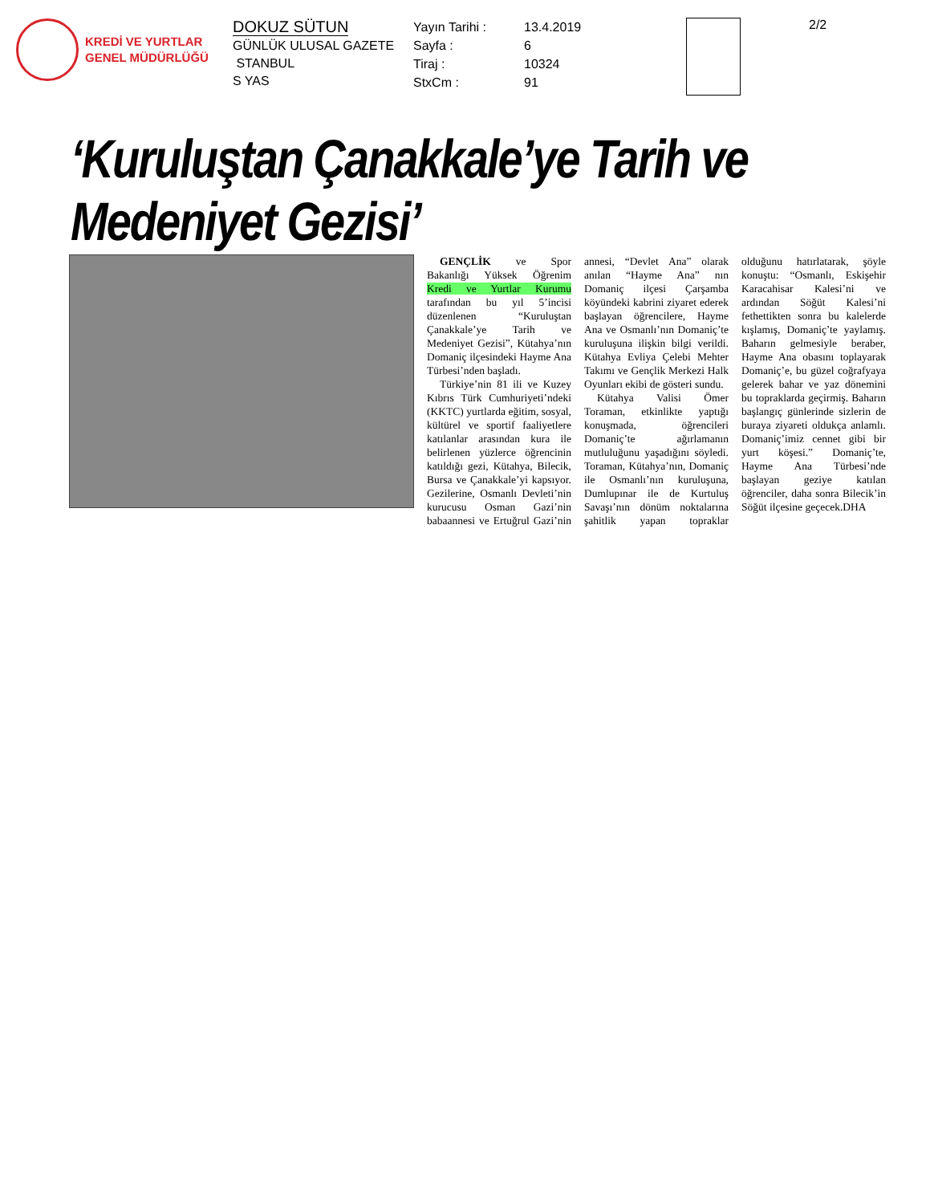KREDİ VE YURTLAR
GENEL MÜDÜRLÜĞÜ
DOKUZ SÜTUN
GÜNLÜK ULUSAL GAZETE
STANBUL
S YAS
Yayın Tarihi : 13.4.2019
Sayfa : 6
Tiraj : 10324
StxCm : 91
2/2
‘Kuruluştan Çanakkale’ye Tarih ve Medeniyet Gezisi’
GENÇLİK ve Spor Bakanlığı Yüksek Öğrenim Kredi ve Yurtlar Kurumu tarafından bu yıl 5’incisi düzenlenen “Kuruluştan Çanakkale’ye Tarih ve Medeniyet Gezisi”, Kütahya’nın Domaniç ilçesindeki Hayme Ana Türbesi’nden başladı.
Türkiye’nin 81 ili ve Kuzey Kıbrıs Türk Cumhuriyeti’ndeki (KKTC) yurtlarda eğitim, sosyal, kültürel ve sportif faaliyetlere katılanlar arasından kura ile belirlenen yüzlerce öğrencinin katıldığı gezi, Kütahya, Bilecik, Bursa ve Çanakkale’yi kapsıyor. Gezilerine, Osmanlı Devleti’nin kurucusu Osman Gazi’nin babaannesi ve Ertuğrul Gazi’nin annesi, “Devlet Ana” olarak anılan “Hayme Ana” nın Domaniç ilçesi Çarşamba köyündeki kabrini ziyaret ederek başlayan öğrencilere, Hayme Ana ve Osmanlı’nın Domaniç’te kuruluşuna ilişkin bilgi verildi. Kütahya Evliya Çelebi Mehter Takımı ve Gençlik Merkezi Halk Oyunları ekibi de gösteri sundu.
Kütahya Valisi Ömer Toraman, etkinlikte yaptığı konuşmada, öğrencileri Domaniç’te ağırlamanın mutluluğunu yaşadığını söyledi. Toraman, Kütahya’nın, Domaniç ile Osmanlı’nın kuruluşuna, Dumlupınar ile de Kurtuluş Savaşı’nın dönüm noktalarına şahitlik yapan topraklar olduğunu hatırlatarak, şöyle konuştu: “Osmanlı, Eskişehir Karacahisar Kalesi’ni ve ardından Söğüt Kalesi’ni fethettikten sonra bu kalelerde kışlamış, Domaniç’te yaylamış. Baharın gelmesiyle beraber, Hayme Ana obasını toplayarak Domaniç’e, bu güzel coğrafyaya gelerek bahar ve yaz dönemini bu topraklarda geçirmiş. Baharın başlangıç günlerinde sizlerin de buraya ziyareti oldukça anlamlı. Domaniç’imiz cennet gibi bir yurt köşesi.” Domaniç’te, Hayme Ana Türbesi’nde başlayan geziye katılan öğrenciler, daha sonra Bilecik’in Söğüt ilçesine geçecek.DHA